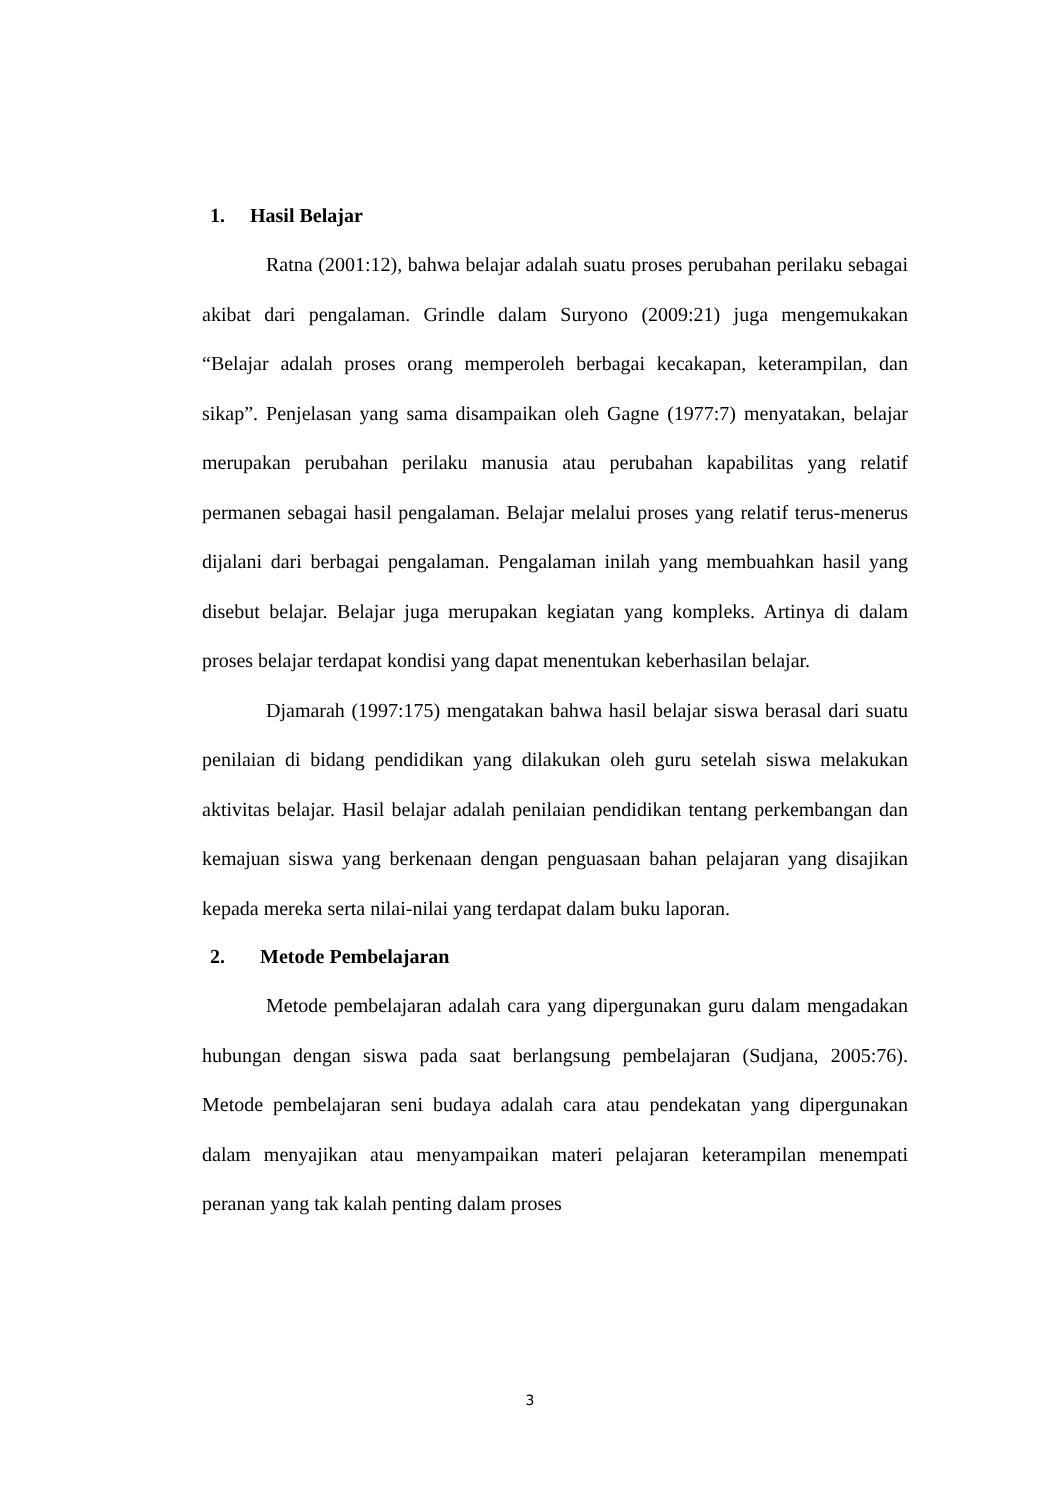1. Hasil Belajar
Ratna (2001:12), bahwa belajar adalah suatu proses perubahan perilaku sebagai akibat dari pengalaman. Grindle dalam Suryono (2009:21) juga mengemukakan “Belajar adalah proses orang memperoleh berbagai kecakapan, keterampilan, dan sikap”. Penjelasan yang sama disampaikan oleh Gagne (1977:7) menyatakan, belajar merupakan perubahan perilaku manusia atau perubahan kapabilitas yang relatif permanen sebagai hasil pengalaman. Belajar melalui proses yang relatif terus-menerus dijalani dari berbagai pengalaman. Pengalaman inilah yang membuahkan hasil yang disebut belajar. Belajar juga merupakan kegiatan yang kompleks. Artinya di dalam proses belajar terdapat kondisi yang dapat menentukan keberhasilan belajar.
Djamarah (1997:175) mengatakan bahwa hasil belajar siswa berasal dari suatu penilaian di bidang pendidikan yang dilakukan oleh guru setelah siswa melakukan aktivitas belajar. Hasil belajar adalah penilaian pendidikan tentang perkembangan dan kemajuan siswa yang berkenaan dengan penguasaan bahan pelajaran yang disajikan kepada mereka serta nilai-nilai yang terdapat dalam buku laporan.
2. Metode Pembelajaran
Metode pembelajaran adalah cara yang dipergunakan guru dalam mengadakan hubungan dengan siswa pada saat berlangsung pembelajaran (Sudjana, 2005:76). Metode pembelajaran seni budaya adalah cara atau pendekatan yang dipergunakan dalam menyajikan atau menyampaikan materi pelajaran keterampilan menempati peranan yang tak kalah penting dalam proses
3